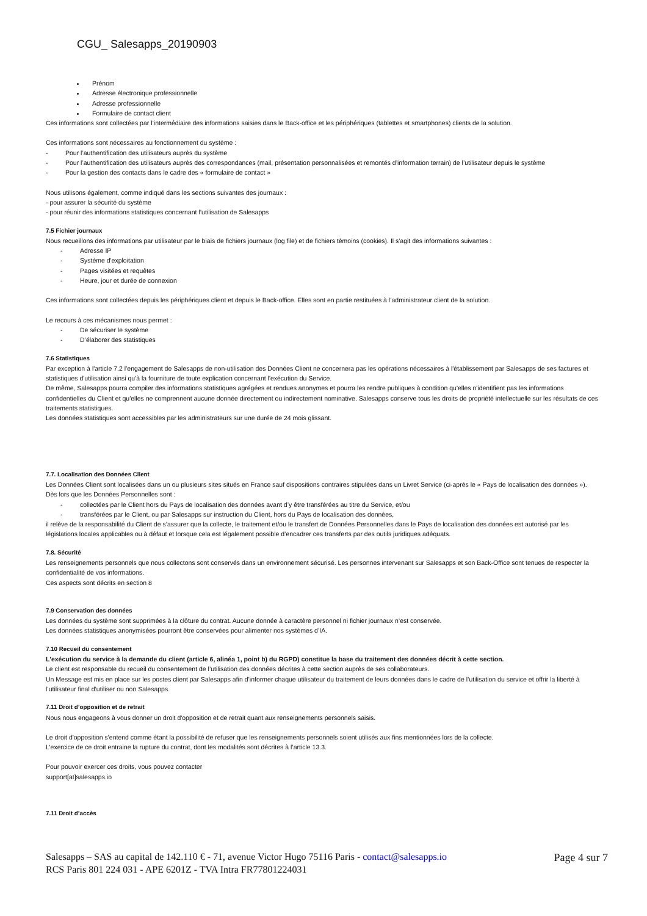CGU_ Salesapps_20190903
Prénom
Adresse électronique professionnelle
Adresse professionnelle
Formulaire de contact client
Ces informations sont collectées par l’intermédiaire des informations saisies dans le Back-office et les périphériques (tablettes et smartphones) clients de la solution.
Ces informations sont nécessaires au fonctionnement du système :
- Pour l’authentification des utilisateurs auprès du système
- Pour l’authentification des utilisateurs auprès des correspondances (mail, présentation personnalisées et remontés d’information terrain) de l’utilisateur depuis le système
- Pour la gestion des contacts dans le cadre des « formulaire de contact »
Nous utilisons également, comme indiqué dans les sections suivantes des journaux :
- pour assurer la sécurité du système
- pour réunir des informations statistiques concernant l’utilisation de Salesapps
7.5 Fichier journaux
Nous recueillons des informations par utilisateur par le biais de fichiers journaux (log file) et de fichiers témoins (cookies). Il s'agit des informations suivantes :
- Adresse IP
- Système d'exploitation
- Pages visitées et requêtes
- Heure, jour et durée de connexion
Ces informations sont collectées depuis les périphériques client et depuis le Back-office. Elles sont en partie restituées à l’administrateur client de la solution.
Le recours à ces mécanismes nous permet :
- De sécuriser le système
- D’élaborer des statistiques
7.6 Statistiques
Par exception à l'article 7.2 l’engagement de Salesapps de non-utilisation des Données Client ne concernera pas les opérations nécessaires à l'établissement par Salesapps de ses factures et statistiques d'utilisation ainsi qu'à la fourniture de toute explication concernant l'exécution du Service.
De même, Salesapps pourra compiler des informations statistiques agrégées et rendues anonymes et pourra les rendre publiques à condition qu'elles n'identifient pas les informations confidentielles du Client et qu'elles ne comprennent aucune donnée directement ou indirectement nominative. Salesapps conserve tous les droits de propriété intellectuelle sur les résultats de ces traitements statistiques.
Les données statistiques sont accessibles par les administrateurs sur une durée de 24 mois glissant.
7.7. Localisation des Données Client
Les Données Client sont localisées dans un ou plusieurs sites situés en France sauf dispositions contraires stipulées dans un Livret Service (ci-après le « Pays de localisation des données »).
Dès lors que les Données Personnelles sont :
- collectées par le Client hors du Pays de localisation des données avant d’y être transférées au titre du Service, et/ou
- transférées par le Client, ou par Salesapps sur instruction du Client, hors du Pays de localisation des données,
il relève de la responsabilité du Client de s’assurer que la collecte, le traitement et/ou le transfert de Données Personnelles dans le Pays de localisation des données est autorisé par les législations locales applicables ou à défaut et lorsque cela est légalement possible d’encadrer ces transferts par des outils juridiques adéquats.
7.8. Sécurité
Les renseignements personnels que nous collectons sont conservés dans un environnement sécurisé. Les personnes intervenant sur Salesapps et son Back-Office sont tenues de respecter la confidentialité de vos informations.
Ces aspects sont décrits en section 8
7.9 Conservation des données
Les données du système sont supprimées à la clôture du contrat. Aucune donnée à caractère personnel ni fichier journaux n’est conservée.
Les données statistiques anonymisées pourront être conservées pour alimenter nos systèmes d’IA.
7.10 Recueil du consentement
L'exécution du service à la demande du client (article 6, alinéa 1, point b) du RGPD) constitue la base du traitement des données décrit à cette section.
Le client est responsable du recueil du consentement de l’utilisation des données décrites à cette section auprès de ses collaborateurs.
Un Message est mis en place sur les postes client par Salesapps afin d’informer chaque utilisateur du traitement de leurs données dans le cadre de l’utilisation du service et offrir la liberté à l’utilisateur final d’utiliser ou non Salesapps.
7.11 Droit d’opposition et de retrait
Nous nous engageons à vous donner un droit d'opposition et de retrait quant aux renseignements personnels saisis.
Le droit d'opposition s'entend comme étant la possibilité de refuser que les renseignements personnels soient utilisés aux fins mentionnées lors de la collecte.
L’exercice de ce droit entraine la rupture du contrat, dont les modalités sont décrites à l’article 13.3.
Pour pouvoir exercer ces droits, vous pouvez contacter
support[at]salesapps.io
7.11 Droit d’accès
Salesapps – SAS au capital de 142.110 € - 71, avenue Victor Hugo 75116 Paris - contact@salesapps.io
RCS Paris 801 224 031 - APE 6201Z - TVA Intra FR77801224031
Page 4 sur 7